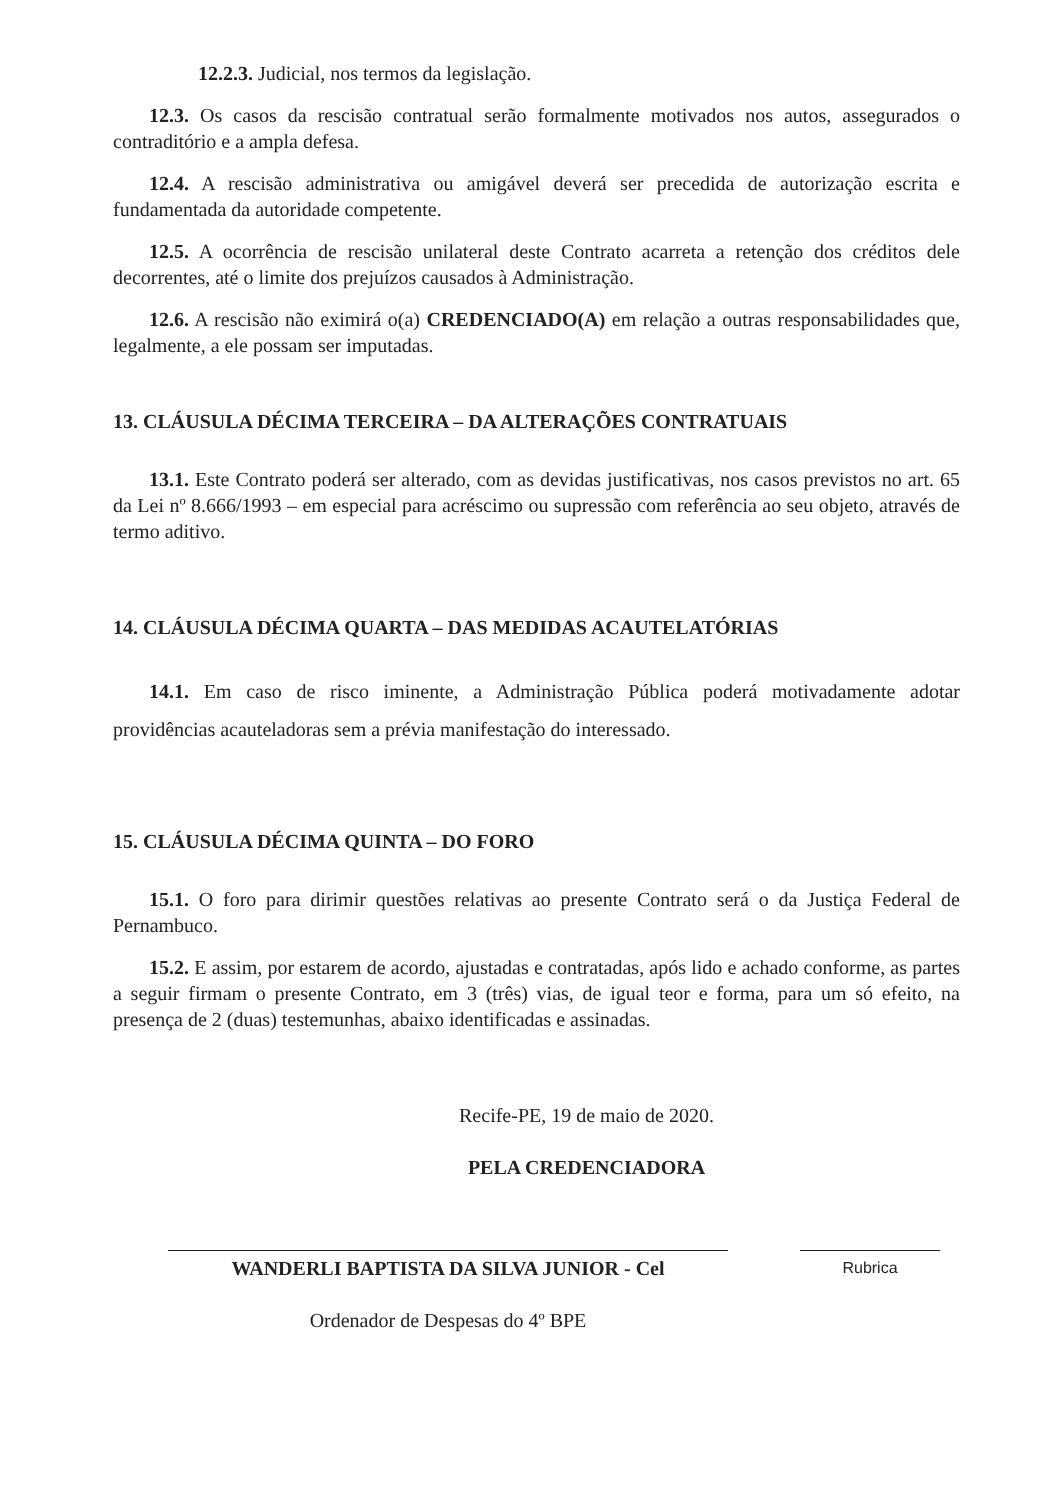12.2.3. Judicial, nos termos da legislação.
12.3. Os casos da rescisão contratual serão formalmente motivados nos autos, assegurados o contraditório e a ampla defesa.
12.4. A rescisão administrativa ou amigável deverá ser precedida de autorização escrita e fundamentada da autoridade competente.
12.5. A ocorrência de rescisão unilateral deste Contrato acarreta a retenção dos créditos dele decorrentes, até o limite dos prejuízos causados à Administração.
12.6. A rescisão não eximirá o(a) CREDENCIADO(A) em relação a outras responsabilidades que, legalmente, a ele possam ser imputadas.
13. CLÁUSULA DÉCIMA TERCEIRA – DA ALTERAÇÕES CONTRATUAIS
13.1. Este Contrato poderá ser alterado, com as devidas justificativas, nos casos previstos no art. 65 da Lei nº 8.666/1993 – em especial para acréscimo ou supressão com referência ao seu objeto, através de termo aditivo.
14. CLÁUSULA DÉCIMA QUARTA – DAS MEDIDAS ACAUTELATÓRIAS
14.1. Em caso de risco iminente, a Administração Pública poderá motivadamente adotar providências acauteladoras sem a prévia manifestação do interessado.
15. CLÁUSULA DÉCIMA QUINTA – DO FORO
15.1. O foro para dirimir questões relativas ao presente Contrato será o da Justiça Federal de Pernambuco.
15.2. E assim, por estarem de acordo, ajustadas e contratadas, após lido e achado conforme, as partes a seguir firmam o presente Contrato, em 3 (três) vias, de igual teor e forma, para um só efeito, na presença de 2 (duas) testemunhas, abaixo identificadas e assinadas.
Recife-PE, 19 de maio de 2020.
PELA CREDENCIADORA
WANDERLI BAPTISTA DA SILVA JUNIOR - Cel
Ordenador de Despesas do 4º BPE
Rubrica